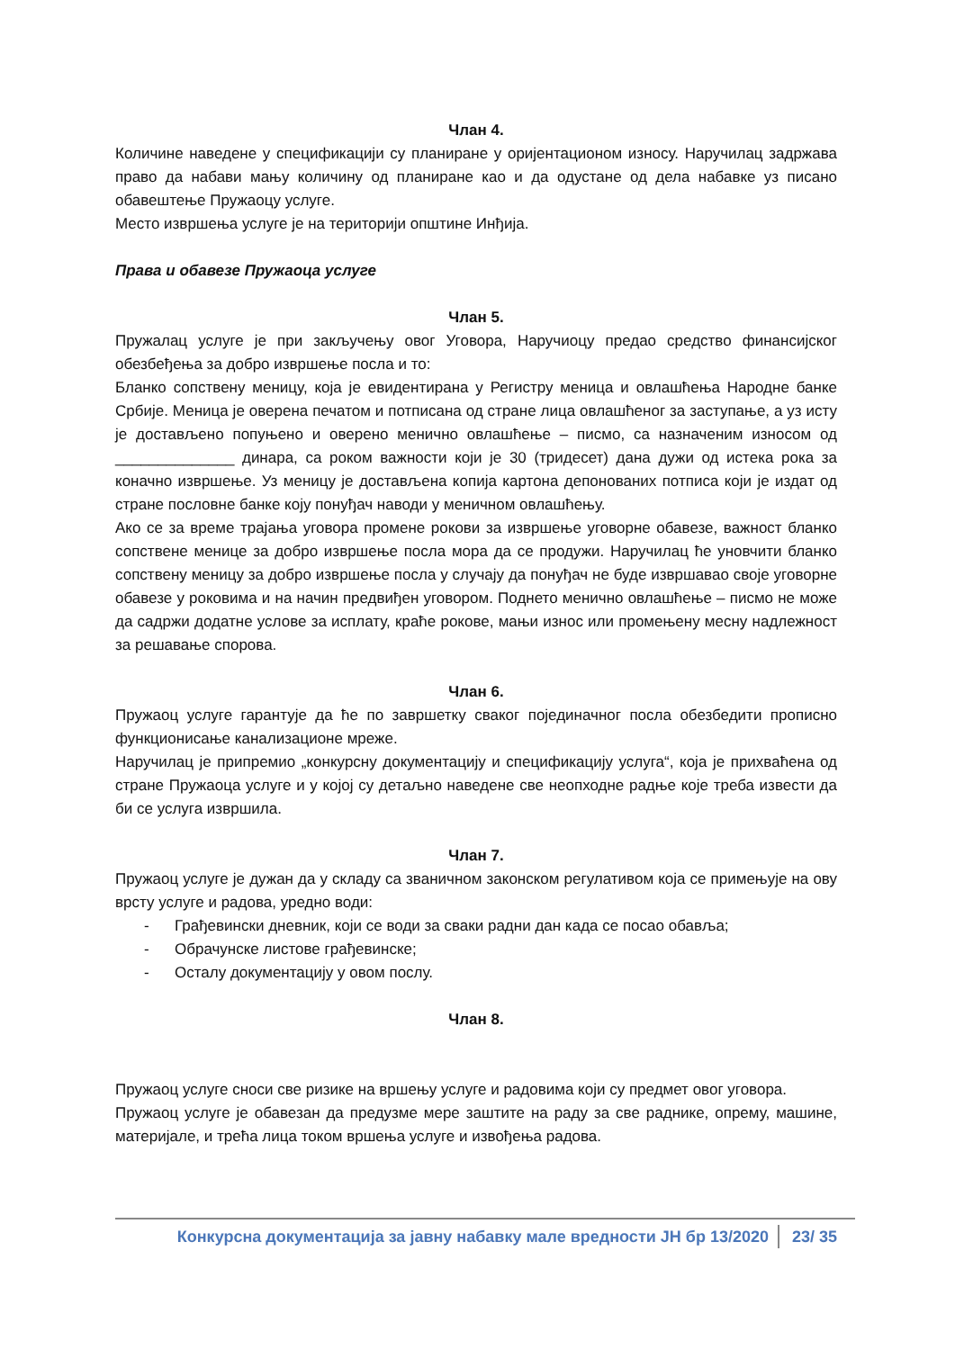Члан 4.
Количине наведене у спецификацији су планиране у оријентационом износу. Наручилац задржава право да набави мању количину од планиране као и да одустане од дела набавке уз писано обавештење Пружаоцу услуге.
Место извршења услуге је на територији општине Инђија.
Права и обавезе Пружаоца услуге
Члан 5.
Пружалац услуге је при закључењу овог Уговора, Наручиоцу предао средство финансијског обезбеђења за добро извршење посла и то:
Бланко сопствену меницу, која је евидентирана у Регистру меница и овлашћења Народне банке Србије. Меница је оверена печатом и потписана од стране лица овлашћеног за заступање, а уз исту је достављено попуњено и оверено менично овлашћење – писмо, са назначеним износом од ______________ динара, са роком важности који је 30 (тридесет) дана дужи од истека рока за коначно извршење. Уз меницу је достављена копија картона депонованих потписа који је издат од стране пословне банке коју понуђач наводи у меничном овлашћењу.
Ако се за време трајања уговора промене рокови за извршење уговорне обавезе, важност бланко сопствене менице за добро извршење посла мора да се продужи. Наручилац ће уновчити бланко сопствену меницу за добро извршење посла у случају да понуђач не буде извршавао своје уговорне обавезе у роковима и на начин предвиђен уговором. Поднето менично овлашћење – писмо не може да садржи додатне услове за исплату, краће рокове, мањи износ или промењену месну надлежност за решавање спорова.
Члан 6.
Пружаоц услуге гарантује да ће по завршетку сваког појединачног посла обезбедити прописно функционисање канализационе мреже.
Наручилац је припремио „конкурсну документацију и спецификацију услуга“, која је прихваћена од стране Пружаоца услуге и у којој су детаљно наведене све неопходне радње које треба извести да би се услуга извршила.
Члан 7.
Пружаоц услуге је дужан да у складу са званичном законском регулативом која се примењује на ову врсту услуге и радова, уредно води:
- Грађевински дневник, који се води за сваки радни дан када се посао обавља;
- Обрачунске листове грађевинске;
- Осталу документацију у овом послу.
Члан 8.
Пружаоц услуге сноси све ризике на вршењу услуге и радовима који су предмет овог уговора.
Пружаоц услуге је обавезан да предузме мере заштите на раду за све раднике, опрему, машине, материјале, и трећа лица током вршења услуге и извођења радова.
Конкурсна документација за јавну набавку мале вредности ЈН бр 13/2020 23/ 35